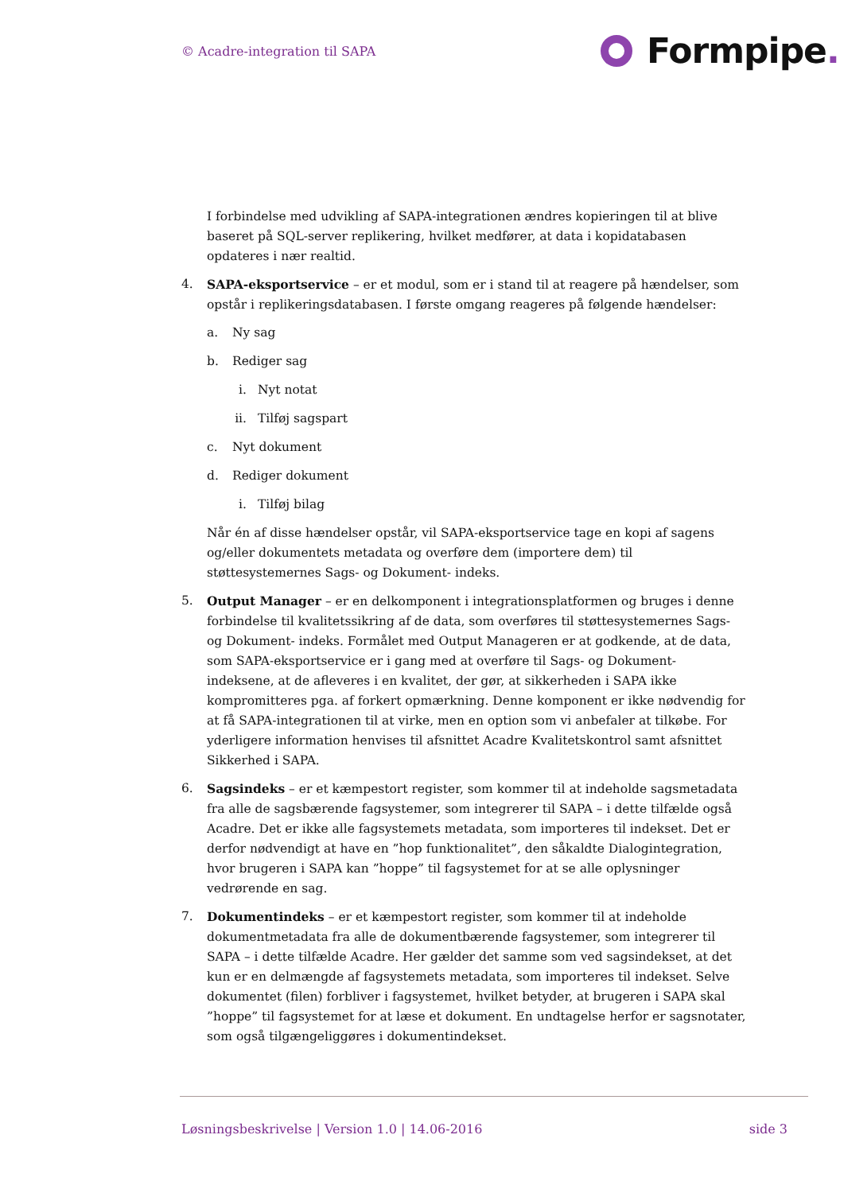© Acadre-integration til SAPA Formpipe.
I forbindelse med udvikling af SAPA-integrationen ændres kopieringen til at blive baseret på SQL-server replikering, hvilket medfører, at data i kopidatabasen opdateres i nær realtid.
4. SAPA-eksportservice – er et modul, som er i stand til at reagere på hændelser, som opstår i replikeringsdatabasen. I første omgang reageres på følgende hændelser:
a. Ny sag
b. Rediger sag
i. Nyt notat
ii. Tilføj sagspart
c. Nyt dokument
d. Rediger dokument
i. Tilføj bilag
Når én af disse hændelser opstår, vil SAPA-eksportservice tage en kopi af sagens og/eller dokumentets metadata og overføre dem (importere dem) til støttesystemernes Sags- og Dokument- indeks.
5. Output Manager – er en delkomponent i integrationsplatformen og bruges i denne forbindelse til kvalitetssikring af de data, som overføres til støttesystemernes Sags- og Dokument- indeks. Formålet med Output Manageren er at godkende, at de data, som SAPA-eksportservice er i gang med at overføre til Sags- og Dokument- indeksene, at de afleveres i en kvalitet, der gør, at sikkerheden i SAPA ikke kompromitteres pga. af forkert opmærkning. Denne komponent er ikke nødvendig for at få SAPA-integrationen til at virke, men en option som vi anbefaler at tilkøbe. For yderligere information henvises til afsnittet Acadre Kvalitetskontrol samt afsnittet Sikkerhed i SAPA.
6. Sagsindeks – er et kæmpestort register, som kommer til at indeholde sagsmetadata fra alle de sagsbærende fagsystemer, som integrerer til SAPA – i dette tilfælde også Acadre. Det er ikke alle fagsystemets metadata, som importeres til indekset. Det er derfor nødvendigt at have en ”hop funktionalitet”, den såkaldte Dialogintegration, hvor brugeren i SAPA kan ”hoppe” til fagsystemet for at se alle oplysninger vedrørende en sag.
7. Dokumentindeks – er et kæmpestort register, som kommer til at indeholde dokumentmetadata fra alle de dokumentbærende fagsystemer, som integrerer til SAPA – i dette tilfælde Acadre. Her gælder det samme som ved sagsindekset, at det kun er en delmængde af fagsystemets metadata, som importeres til indekset. Selve dokumentet (filen) forbliver i fagsystemet, hvilket betyder, at brugeren i SAPA skal ”hoppe” til fagsystemet for at læse et dokument. En undtagelse herfor er sagsnotater, som også tilgængeliggøres i dokumentindekset.
Løsningsbeskrivelse | Version 1.0 | 14.06-2016
side 3